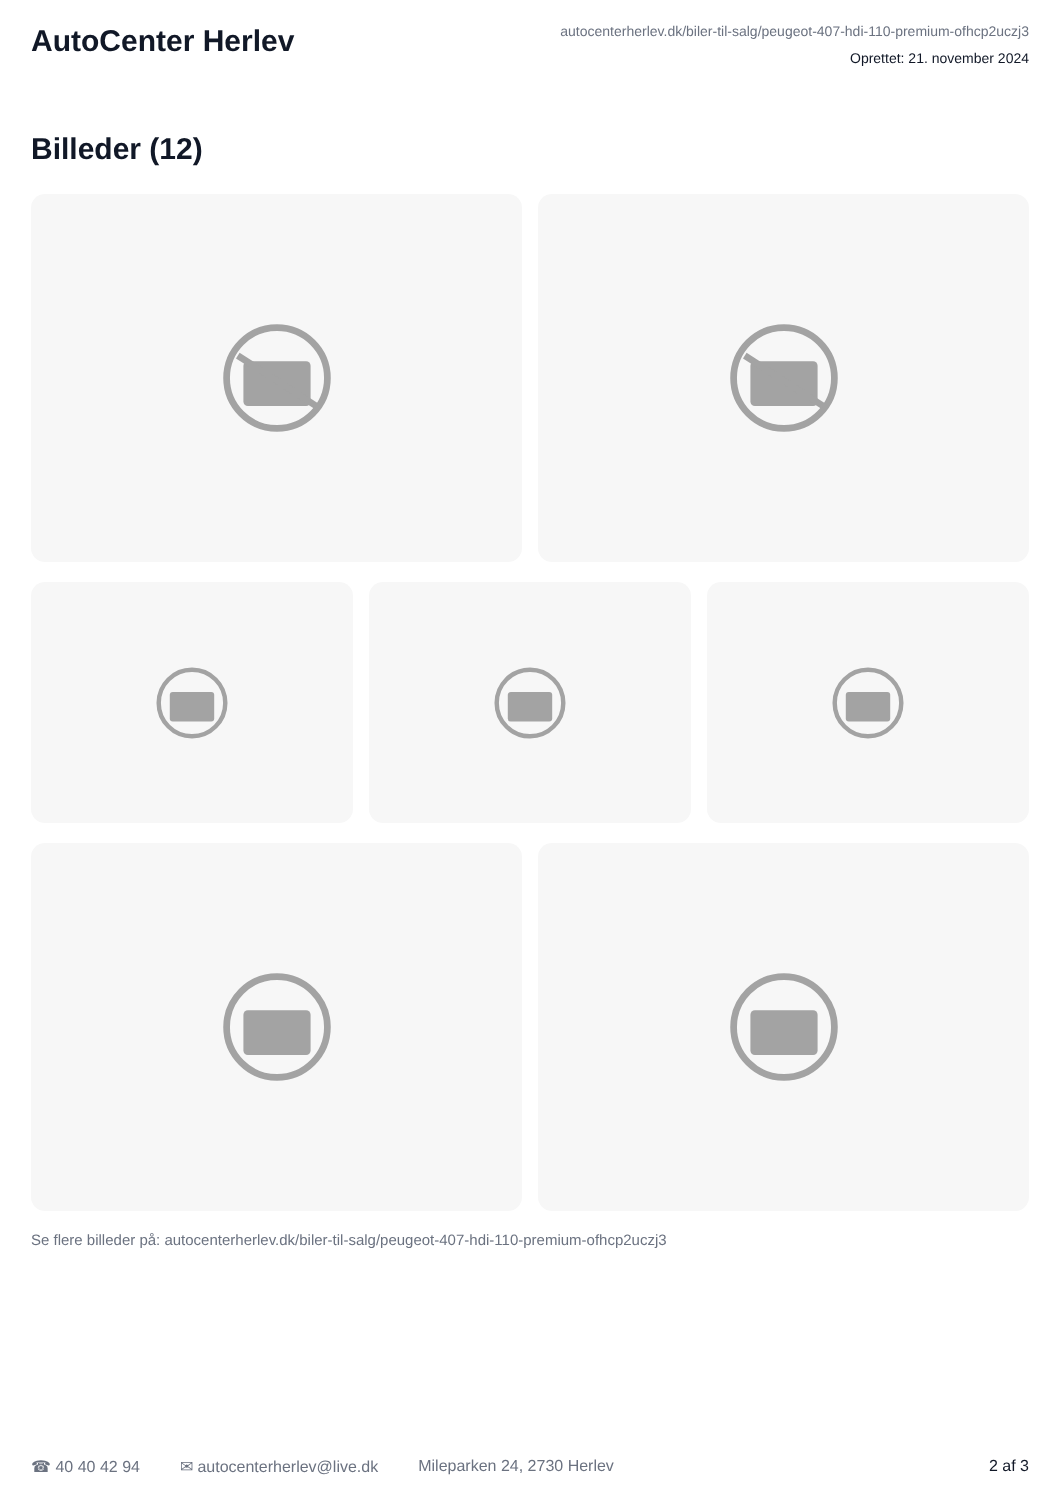AutoCenter Herlev
autocenterherlev.dk/biler-til-salg/peugeot-407-hdi-110-premium-ofhcp2uczj3
Oprettet: 21. november 2024
Billeder (12)
Se flere billeder på: autocenterherlev.dk/biler-til-salg/peugeot-407-hdi-110-premium-ofhcp2uczj3
☎ 40 40 42 94 ✉ autocenterherlev@live.dk Mileparken 24, 2730 Herlev 2 af 3